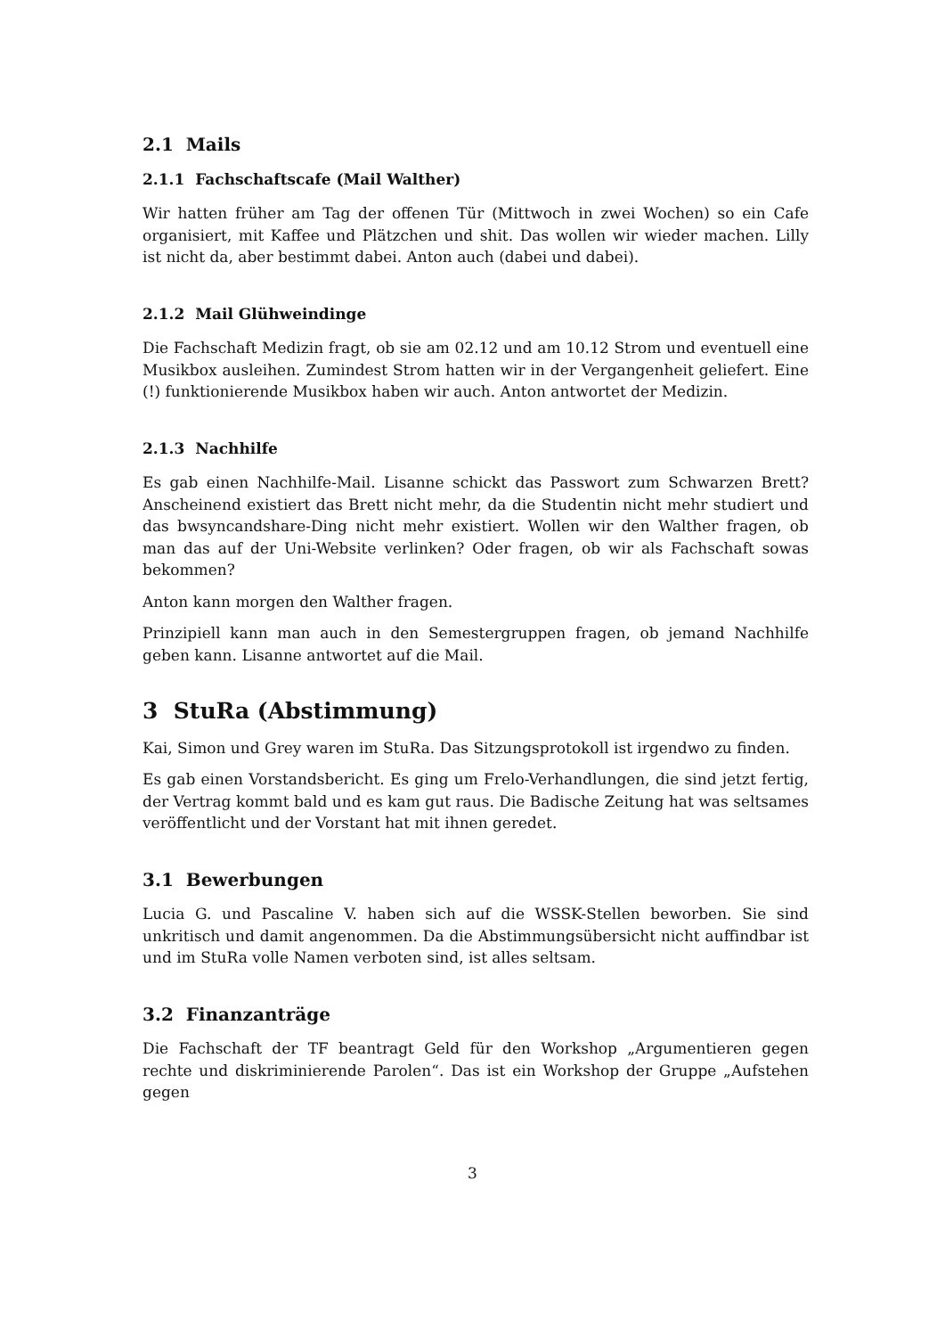2.1 Mails
2.1.1 Fachschaftscafe (Mail Walther)
Wir hatten früher am Tag der offenen Tür (Mittwoch in zwei Wochen) so ein Cafe organisiert, mit Kaffee und Plätzchen und shit. Das wollen wir wieder machen. Lilly ist nicht da, aber bestimmt dabei. Anton auch (dabei und dabei).
2.1.2 Mail Glühweindinge
Die Fachschaft Medizin fragt, ob sie am 02.12 und am 10.12 Strom und eventuell eine Musikbox ausleihen. Zumindest Strom hatten wir in der Vergangenheit geliefert. Eine (!) funktionierende Musikbox haben wir auch. Anton antwortet der Medizin.
2.1.3 Nachhilfe
Es gab einen Nachhilfe-Mail. Lisanne schickt das Passwort zum Schwarzen Brett? Anscheinend existiert das Brett nicht mehr, da die Studentin nicht mehr studiert und das bwsyncandshare-Ding nicht mehr existiert. Wollen wir den Walther fragen, ob man das auf der Uni-Website verlinken? Oder fragen, ob wir als Fachschaft sowas bekommen?
Anton kann morgen den Walther fragen.
Prinzipiell kann man auch in den Semestergruppen fragen, ob jemand Nachhilfe geben kann. Lisanne antwortet auf die Mail.
3 StuRa (Abstimmung)
Kai, Simon und Grey waren im StuRa. Das Sitzungsprotokoll ist irgendwo zu finden.
Es gab einen Vorstandsbericht. Es ging um Frelo-Verhandlungen, die sind jetzt fertig, der Vertrag kommt bald und es kam gut raus. Die Badische Zeitung hat was seltsames veröffentlicht und der Vorstant hat mit ihnen geredet.
3.1 Bewerbungen
Lucia G. und Pascaline V. haben sich auf die WSSK-Stellen beworben. Sie sind unkritisch und damit angenommen. Da die Abstimmungsübersicht nicht auffindbar ist und im StuRa volle Namen verboten sind, ist alles seltsam.
3.2 Finanzanträge
Die Fachschaft der TF beantragt Geld für den Workshop „Argumentieren gegen rechte und diskriminierende Parolen“. Das ist ein Workshop der Gruppe „Aufstehen gegen
3